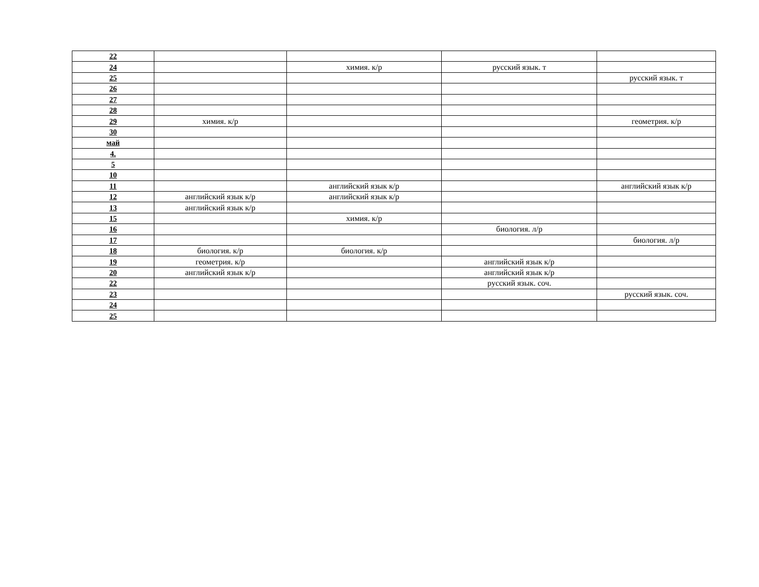| 22 | | | | |
| 24 | | химия. к/р | русский язык. т | |
| 25 | | | | русский язык. т |
| 26 | | | | |
| 27 | | | | |
| 28 | | | | |
| 29 | химия. к/р | | | геометрия. к/р |
| 30 | | | | |
| май | | | | |
| 4. | | | | |
| 5 | | | | |
| 10 | | | | |
| 11 | | английский язык к/р | | английский язык к/р |
| 12 | английский язык к/р | английский язык к/р | | |
| 13 | английский язык к/р | | | |
| 15 | | химия. к/р | | |
| 16 | | | биология. л/р | |
| 17 | | | | биология. л/р |
| 18 | биология. к/р | биология. к/р | | |
| 19 | геометрия. к/р | | английский язык к/р | |
| 20 | английский язык к/р | | английский язык к/р | |
| 22 | | | русский язык. соч. | |
| 23 | | | | русский язык. соч. |
| 24 | | | | |
| 25 | | | | |